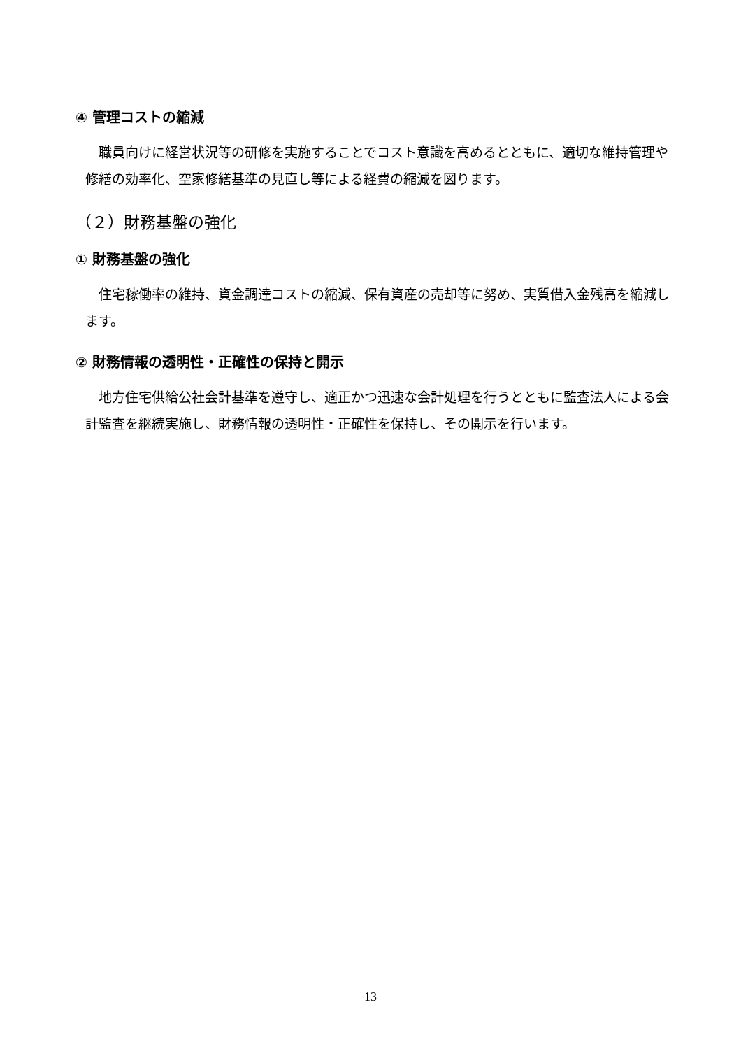④ 管理コストの縮減
職員向けに経営状況等の研修を実施することでコスト意識を高めるとともに、適切な維持管理や修繕の効率化、空家修繕基準の見直し等による経費の縮減を図ります。
（２）財務基盤の強化
① 財務基盤の強化
住宅稼働率の維持、資金調達コストの縮減、保有資産の売却等に努め、実質借入金残高を縮減します。
② 財務情報の透明性・正確性の保持と開示
地方住宅供給公社会計基準を遵守し、適正かつ迅速な会計処理を行うとともに監査法人による会計監査を継続実施し、財務情報の透明性・正確性を保持し、その開示を行います。
13